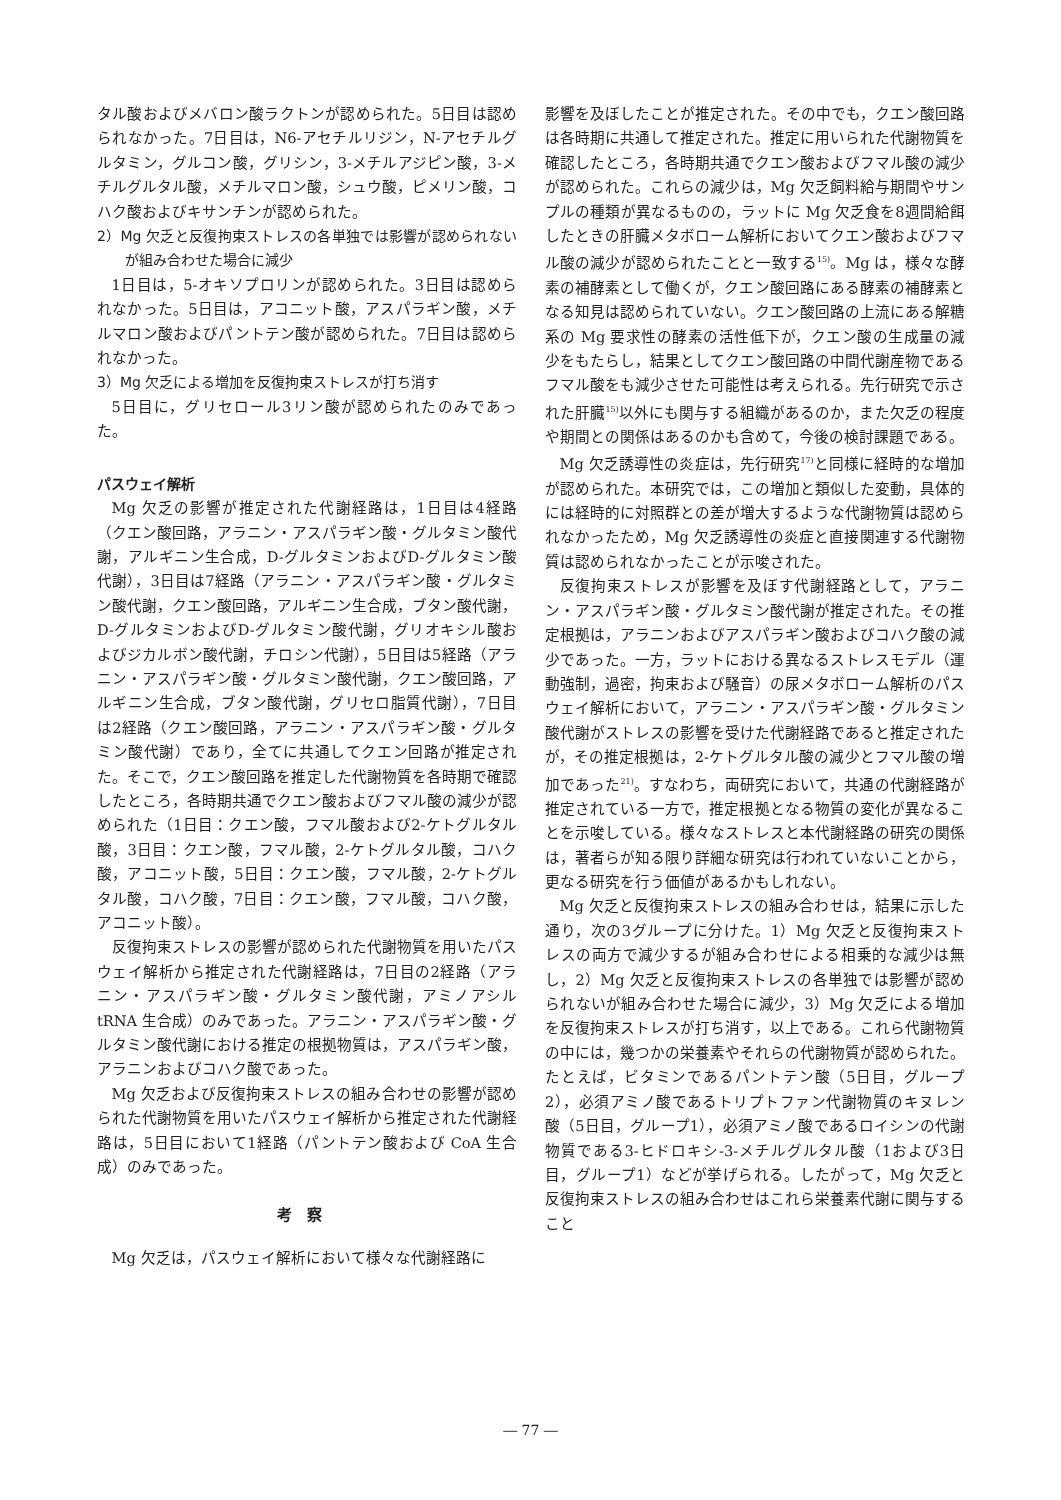タル酸およびメバロン酸ラクトンが認められた。5日目は認められなかった。7日目は，N6-アセチルリジン，N-アセチルグルタミン，グルコン酸，グリシン，3-メチルアジピン酸，3-メチルグルタル酸，メチルマロン酸，シュウ酸，ピメリン酸，コハク酸およびキサンチンが認められた。
2）Mg 欠乏と反復拘束ストレスの各単独では影響が認められないが組み合わせた場合に減少
1日目は，5-オキソプロリンが認められた。3日目は認められなかった。5日目は，アコニット酸，アスパラギン酸，メチルマロン酸およびパントテン酸が認められた。7日目は認められなかった。
3）Mg 欠乏による増加を反復拘束ストレスが打ち消す
5日目に，グリセロール3リン酸が認められたのみであった。
パスウェイ解析
Mg 欠乏の影響が推定された代謝経路は，1日目は4経路（クエン酸回路，アラニン・アスパラギン酸・グルタミン酸代謝，アルギニン生合成，D-グルタミンおよびD-グルタミン酸代謝），3日目は7経路（アラニン・アスパラギン酸・グルタミン酸代謝，クエン酸回路，アルギニン生合成，ブタン酸代謝，D-グルタミンおよびD-グルタミン酸代謝，グリオキシル酸およびジカルボン酸代謝，チロシン代謝），5日目は5経路（アラニン・アスパラギン酸・グルタミン酸代謝，クエン酸回路，アルギニン生合成，ブタン酸代謝，グリセロ脂質代謝），7日目は2経路（クエン酸回路，アラニン・アスパラギン酸・グルタミン酸代謝）であり，全てに共通してクエン回路が推定された。そこで，クエン酸回路を推定した代謝物質を各時期で確認したところ，各時期共通でクエン酸およびフマル酸の減少が認められた（1日目：クエン酸，フマル酸および2-ケトグルタル酸，3日目：クエン酸，フマル酸，2-ケトグルタル酸，コハク酸，アコニット酸，5日目：クエン酸，フマル酸，2-ケトグルタル酸，コハク酸，7日目：クエン酸，フマル酸，コハク酸，アコニット酸）。
反復拘束ストレスの影響が認められた代謝物質を用いたパスウェイ解析から推定された代謝経路は，7日目の2経路（アラニン・アスパラギン酸・グルタミン酸代謝，アミノアシル tRNA 生合成）のみであった。アラニン・アスパラギン酸・グルタミン酸代謝における推定の根拠物質は，アスパラギン酸，アラニンおよびコハク酸であった。
Mg 欠乏および反復拘束ストレスの組み合わせの影響が認められた代謝物質を用いたパスウェイ解析から推定された代謝経路は，5日目において1経路（パントテン酸および CoA 生合成）のみであった。
考察
Mg 欠乏は，パスウェイ解析において様々な代謝経路に
影響を及ぼしたことが推定された。その中でも，クエン酸回路は各時期に共通して推定された。推定に用いられた代謝物質を確認したところ，各時期共通でクエン酸およびフマル酸の減少が認められた。これらの減少は，Mg 欠乏飼料給与期間やサンプルの種類が異なるものの，ラットに Mg 欠乏食を8週間給餌したときの肝臓メタボローム解析においてクエン酸およびフマル酸の減少が認められたことと一致する<sup>15)</sup>。Mg は，様々な酵素の補酵素として働くが，クエン酸回路にある酵素の補酵素となる知見は認められていない。クエン酸回路の上流にある解糖系の Mg 要求性の酵素の活性低下が，クエン酸の生成量の減少をもたらし，結果としてクエン酸回路の中間代謝産物であるフマル酸をも減少させた可能性は考えられる。先行研究で示された肝臓<sup>15)</sup>以外にも関与する組織があるのか，また欠乏の程度や期間との関係はあるのかも含めて，今後の検討課題である。
Mg 欠乏誘導性の炎症は，先行研究<sup>17)</sup>と同様に経時的な増加が認められた。本研究では，この増加と類似した変動，具体的には経時的に対照群との差が増大するような代謝物質は認められなかったため，Mg 欠乏誘導性の炎症と直接関連する代謝物質は認められなかったことが示唆された。
反復拘束ストレスが影響を及ぼす代謝経路として，アラニン・アスパラギン酸・グルタミン酸代謝が推定された。その推定根拠は，アラニンおよびアスパラギン酸およびコハク酸の減少であった。一方，ラットにおける異なるストレスモデル（運動強制，過密，拘束および騒音）の尿メタボローム解析のパスウェイ解析において，アラニン・アスパラギン酸・グルタミン酸代謝がストレスの影響を受けた代謝経路であると推定されたが，その推定根拠は，2-ケトグルタル酸の減少とフマル酸の増加であった<sup>21)</sup>。すなわち，両研究において，共通の代謝経路が推定されている一方で，推定根拠となる物質の変化が異なることを示唆している。様々なストレスと本代謝経路の研究の関係は，著者らが知る限り詳細な研究は行われていないことから，更なる研究を行う価値があるかもしれない。
Mg 欠乏と反復拘束ストレスの組み合わせは，結果に示した通り，次の3グループに分けた。1）Mg 欠乏と反復拘束ストレスの両方で減少するが組み合わせによる相乗的な減少は無し，2）Mg 欠乏と反復拘束ストレスの各単独では影響が認められないが組み合わせた場合に減少，3）Mg 欠乏による増加を反復拘束ストレスが打ち消す，以上である。これら代謝物質の中には，幾つかの栄養素やそれらの代謝物質が認められた。たとえば，ビタミンであるパントテン酸（5日目，グループ2），必須アミノ酸であるトリプトファン代謝物質のキヌレン酸（5日目，グループ1），必須アミノ酸であるロイシンの代謝物質である3-ヒドロキシ-3-メチルグルタル酸（1および3日目，グループ1）などが挙げられる。したがって，Mg 欠乏と反復拘束ストレスの組み合わせはこれら栄養素代謝に関与すること
― 77 ―